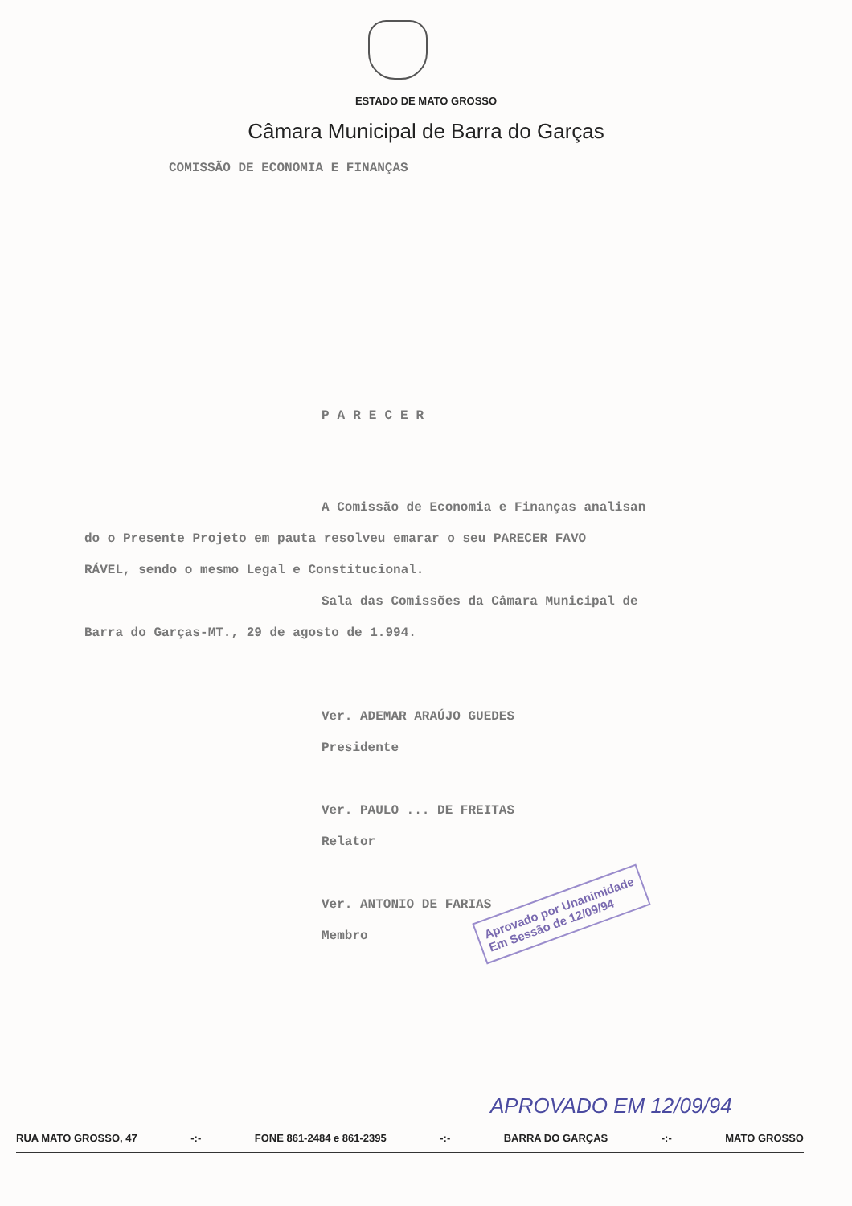ESTADO DE MATO GROSSO
Câmara Municipal de Barra do Garças
COMISSÃO DE ECONOMIA E FINANÇAS
PARECER
A Comissão de Economia e Finanças analisan
do o Presente Projeto em pauta resolveu emarar o seu PARECER FAVO
RÁVEL, sendo o mesmo Legal e Constitucional.
Sala das Comissões da Câmara Municipal de
Barra do Garças-MT., 29 de agosto de 1.994.
Ver. ADEMAR ARAÚJO GUEDES
Presidente
Ver. PAULO ... DE FREITAS
Relator
Ver. ANTONIO DE FARIAS
Membro
Aprovado por Unanimidade
Em Sessão de 12/09/94
APROVADO EM 12/09/94
RUA MATO GROSSO, 47 -:- FONE 861-2484 e 861-2395 -:- BARRA DO GARÇAS -:- MATO GROSSO